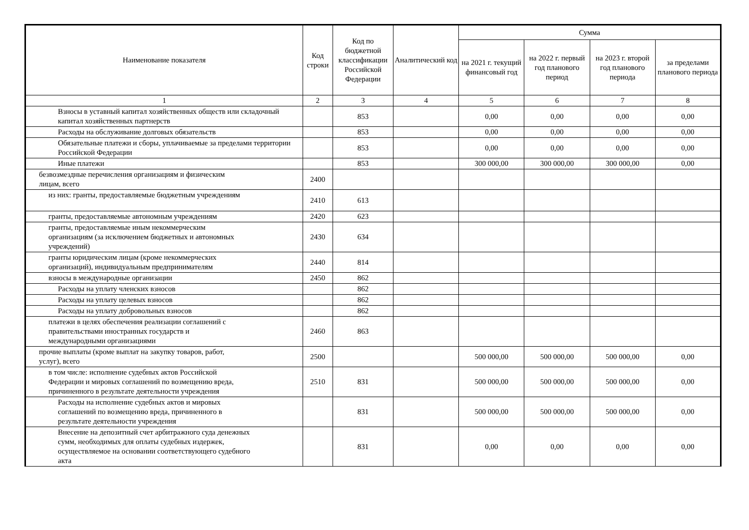| Наименование показателя | Код строки | Код по бюджетной классификации Российской Федерации | Аналитический код | Сумма | | | |
| --- | --- | --- | --- | --- | --- | --- | --- |
| | | | | на 2021 г. текущий финансовый год | на 2022 г. первый год планового период | на 2023 г. второй год планового периода | за пределами планового периода |
| 1 | 2 | 3 | 4 | 5 | 6 | 7 | 8 |
| Взносы в уставный капитал хозяйственных обществ или складочный капитал хозяйственных партнерств | | 853 | | 0,00 | 0,00 | 0,00 | 0,00 |
| Расходы на обслуживание долговых обязательств | | 853 | | 0,00 | 0,00 | 0,00 | 0,00 |
| Обязательные платежи и сборы, уплачиваемые за пределами территории Российской Федерации | | 853 | | 0,00 | 0,00 | 0,00 | 0,00 |
| Иные платежи | | 853 | | 300 000,00 | 300 000,00 | 300 000,00 | 0,00 |
| безвозмездные перечисления организациям и физическим лицам, всего | 2400 | | | | | | |
| из них: гранты, предоставляемые бюджетным учреждениям | 2410 | 613 | | | | | |
| гранты, предоставляемые автономным учреждениям | 2420 | 623 | | | | | |
| гранты, предоставляемые иным некоммерческим организациям (за исключением бюджетных и автономных учреждений) | 2430 | 634 | | | | | |
| гранты юридическим лицам (кроме некоммерческих организаций), индивидуальным предпринимателям | 2440 | 814 | | | | | |
| взносы в международные организации | 2450 | 862 | | | | | |
| Расходы на уплату членских взносов | | 862 | | | | | |
| Расходы на уплату целевых взносов | | 862 | | | | | |
| Расходы на уплату добровольных взносов | | 862 | | | | | |
| платежи в целях обеспечения реализации соглашений с правительствами иностранных государств и международными организациями | 2460 | 863 | | | | | |
| прочие выплаты (кроме выплат на закупку товаров, работ, услуг), всего | 2500 | | | 500 000,00 | 500 000,00 | 500 000,00 | 0,00 |
| в том числе: исполнение судебных актов Российской Федерации и мировых соглашений по возмещению вреда, причиненного в результате деятельности учреждения | 2510 | 831 | | 500 000,00 | 500 000,00 | 500 000,00 | 0,00 |
| Расходы на исполнение судебных актов и мировых соглашений по возмещению вреда, причиненного в результате деятельности учреждения | | 831 | | 500 000,00 | 500 000,00 | 500 000,00 | 0,00 |
| Внесение на депозитный счет арбитражного суда денежных сумм, необходимых для оплаты судебных издержек, осуществляемое на основании соответствующего судебного акта | | 831 | | 0,00 | 0,00 | 0,00 | 0,00 |